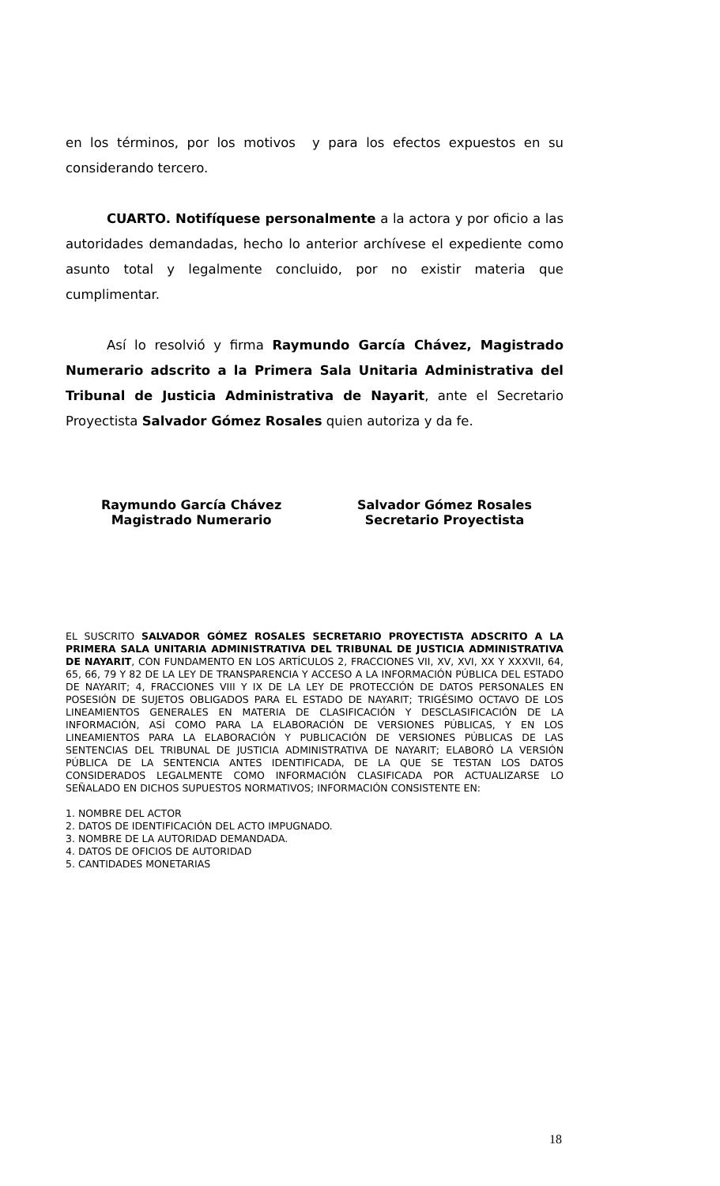en los términos, por los motivos y para los efectos expuestos en su considerando tercero.
CUARTO. Notifíquese personalmente a la actora y por oficio a las autoridades demandadas, hecho lo anterior archívese el expediente como asunto total y legalmente concluido, por no existir materia que cumplimentar.
Así lo resolvió y firma Raymundo García Chávez, Magistrado Numerario adscrito a la Primera Sala Unitaria Administrativa del Tribunal de Justicia Administrativa de Nayarit, ante el Secretario Proyectista Salvador Gómez Rosales quien autoriza y da fe.
Raymundo García Chávez
Magistrado Numerario
Salvador Gómez Rosales
Secretario Proyectista
EL SUSCRITO SALVADOR GÓMEZ ROSALES SECRETARIO PROYECTISTA ADSCRITO A LA PRIMERA SALA UNITARIA ADMINISTRATIVA DEL TRIBUNAL DE JUSTICIA ADMINISTRATIVA DE NAYARIT, CON FUNDAMENTO EN LOS ARTÍCULOS 2, FRACCIONES VII, XV, XVI, XX Y XXXVII, 64, 65, 66, 79 Y 82 DE LA LEY DE TRANSPARENCIA Y ACCESO A LA INFORMACIÓN PÚBLICA DEL ESTADO DE NAYARIT; 4, FRACCIONES VIII Y IX DE LA LEY DE PROTECCIÓN DE DATOS PERSONALES EN POSESIÓN DE SUJETOS OBLIGADOS PARA EL ESTADO DE NAYARIT; TRIGÉSIMO OCTAVO DE LOS LINEAMIENTOS GENERALES EN MATERIA DE CLASIFICACIÓN Y DESCLASIFICACIÓN DE LA INFORMACIÓN, ASÍ COMO PARA LA ELABORACIÓN DE VERSIONES PÚBLICAS, Y EN LOS LINEAMIENTOS PARA LA ELABORACIÓN Y PUBLICACIÓN DE VERSIONES PÚBLICAS DE LAS SENTENCIAS DEL TRIBUNAL DE JUSTICIA ADMINISTRATIVA DE NAYARIT; ELABORÓ LA VERSIÓN PÚBLICA DE LA SENTENCIA ANTES IDENTIFICADA, DE LA QUE SE TESTAN LOS DATOS CONSIDERADOS LEGALMENTE COMO INFORMACIÓN CLASIFICADA POR ACTUALIZARSE LO SEÑALADO EN DICHOS SUPUESTOS NORMATIVOS; INFORMACIÓN CONSISTENTE EN:
1. NOMBRE DEL ACTOR
2. DATOS DE IDENTIFICACIÓN DEL ACTO IMPUGNADO.
3. NOMBRE DE LA AUTORIDAD DEMANDADA.
4. DATOS DE OFICIOS DE AUTORIDAD
5. CANTIDADES MONETARIAS
18